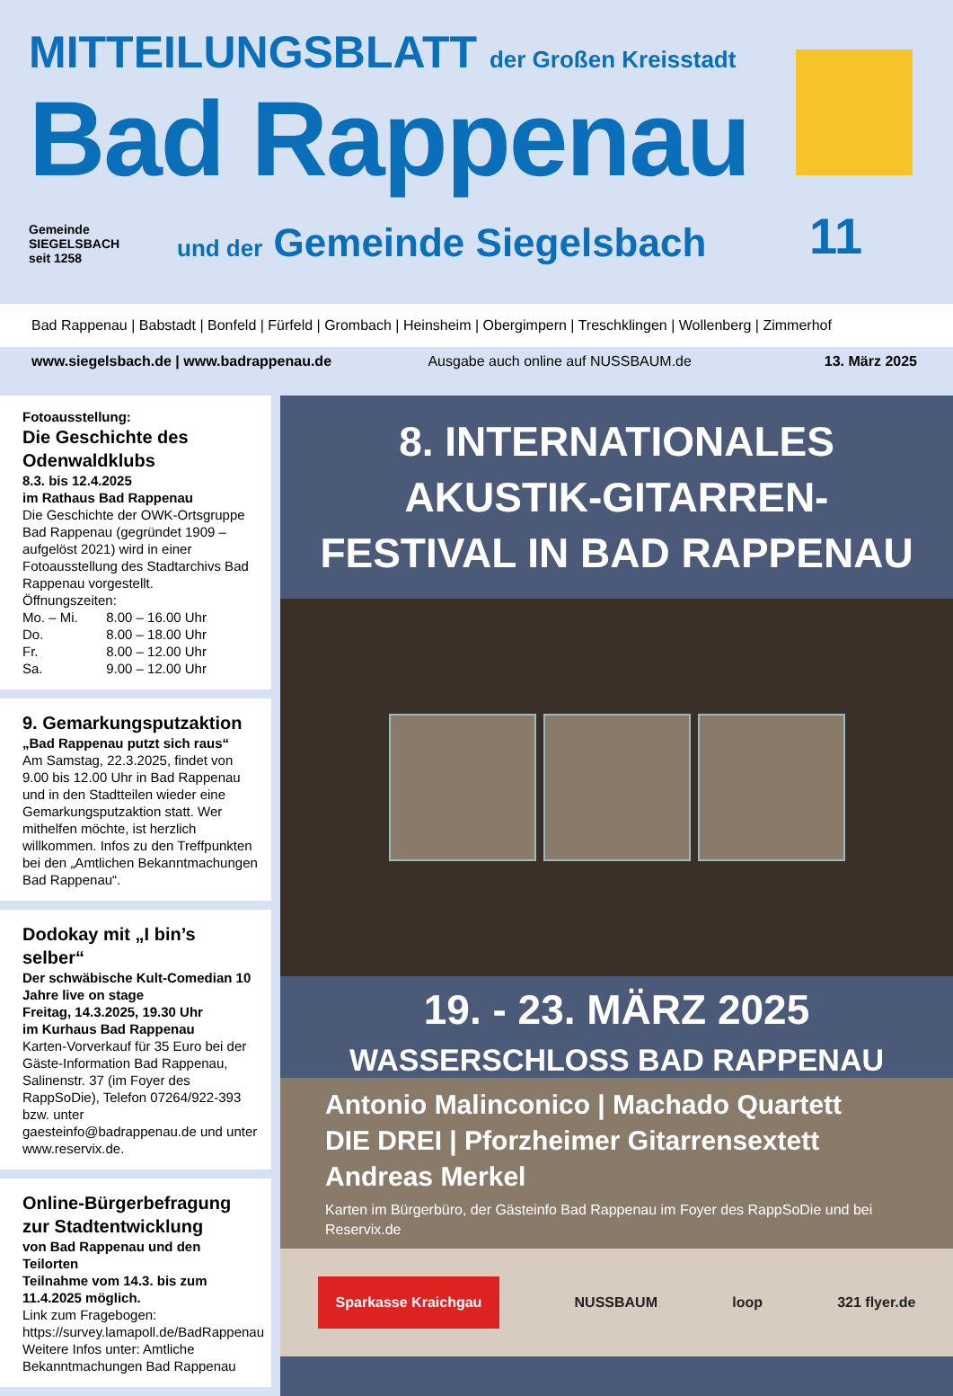MITTEILUNGSBLATT der Großen Kreisstadt
Bad Rappenau
Gemeinde
SIEGELSBACH
seit 1258
und der Gemeinde Siegelsbach
11
Bad Rappenau | Babstadt | Bonfeld | Fürfeld | Grombach | Heinsheim | Obergimpern | Treschklingen | Wollenberg | Zimmerhof
www.siegelsbach.de | www.badrappenau.de Ausgabe auch online auf NUSSBAUM.de 13. März 2025
Fotoausstellung:
Die Geschichte des Odenwaldklubs
8.3. bis 12.4.2025
im Rathaus Bad Rappenau
Die Geschichte der OWK-Ortsgruppe Bad Rappenau (gegründet 1909 – aufgelöst 2021) wird in einer Fotoausstellung des Stadtarchivs Bad Rappenau vorgestellt.
Öffnungszeiten:
| Mo. – Mi. | 8.00 – 16.00 Uhr |
| Do. | 8.00 – 18.00 Uhr |
| Fr. | 8.00 – 12.00 Uhr |
| Sa. | 9.00 – 12.00 Uhr |
9. Gemarkungsputzaktion
„Bad Rappenau putzt sich raus“
Am Samstag, 22.3.2025, findet von 9.00 bis 12.00 Uhr in Bad Rappenau und in den Stadtteilen wieder eine Gemarkungsputzaktion statt. Wer mithelfen möchte, ist herzlich willkommen. Infos zu den Treffpunkten bei den „Amtlichen Bekanntmachungen Bad Rappenau“.
Dodokay mit „I bin’s selber“
Der schwäbische Kult-Comedian 10 Jahre live on stage
Freitag, 14.3.2025, 19.30 Uhr
im Kurhaus Bad Rappenau
Karten-Vorverkauf für 35 Euro bei der Gäste-Information Bad Rappenau, Salinenstr. 37 (im Foyer des RappSoDie), Telefon 07264/922-393 bzw. unter gaesteinfo@badrappenau.de und unter www.reservix.de.
Online-Bürgerbefragung zur Stadtentwicklung
von Bad Rappenau und den Teilorten
Teilnahme vom 14.3. bis zum 11.4.2025 möglich.
Link zum Fragebogen: https://survey.lamapoll.de/BadRappenau
Weitere Infos unter: Amtliche Bekanntmachungen Bad Rappenau
8. INTERNATIONALES
AKUSTIK-GITARREN-
FESTIVAL IN BAD RAPPENAU
19. - 23. MÄRZ 2025
WASSERSCHLOSS BAD RAPPENAU
Antonio Malinconico | Machado Quartett
DIE DREI | Pforzheimer Gitarrensextett
Andreas Merkel
Karten im Bürgerbüro, der Gästeinfo Bad Rappenau im Foyer des RappSoDie und bei Reservix.de
Sparkasse Kraichgau NUSSBAUM loop 321 flyer.de